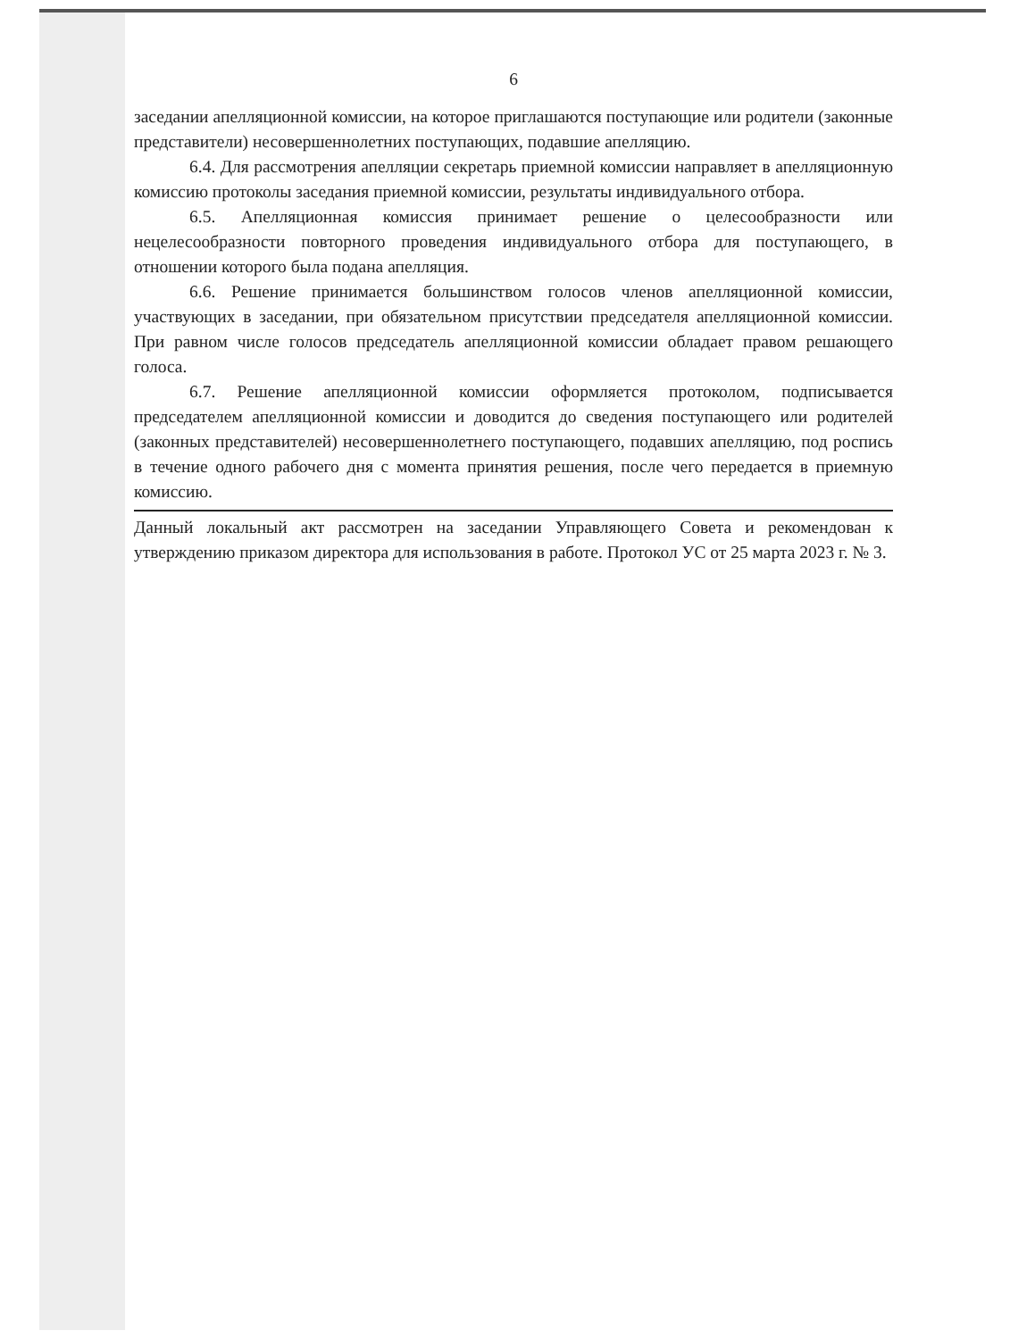6
заседании апелляционной комиссии, на которое приглашаются поступающие или родители (законные представители) несовершеннолетних поступающих, подавшие апелляцию.
6.4. Для рассмотрения апелляции секретарь приемной комиссии направляет в апелляционную комиссию протоколы заседания приемной комиссии, результаты индивидуального отбора.
6.5. Апелляционная комиссия принимает решение о целесообразности или нецелесообразности повторного проведения индивидуального отбора для поступающего, в отношении которого была подана апелляция.
6.6. Решение принимается большинством голосов членов апелляционной комиссии, участвующих в заседании, при обязательном присутствии председателя апелляционной комиссии. При равном числе голосов председатель апелляционной комиссии обладает правом решающего голоса.
6.7. Решение апелляционной комиссии оформляется протоколом, подписывается председателем апелляционной комиссии и доводится до сведения поступающего или родителей (законных представителей) несовершеннолетнего поступающего, подавших апелляцию, под роспись в течение одного рабочего дня с момента принятия решения, после чего передается в приемную комиссию.
Данный локальный акт рассмотрен на заседании Управляющего Совета и рекомендован к утверждению приказом директора для использования в работе. Протокол УС от 25 марта 2023 г. № 3.